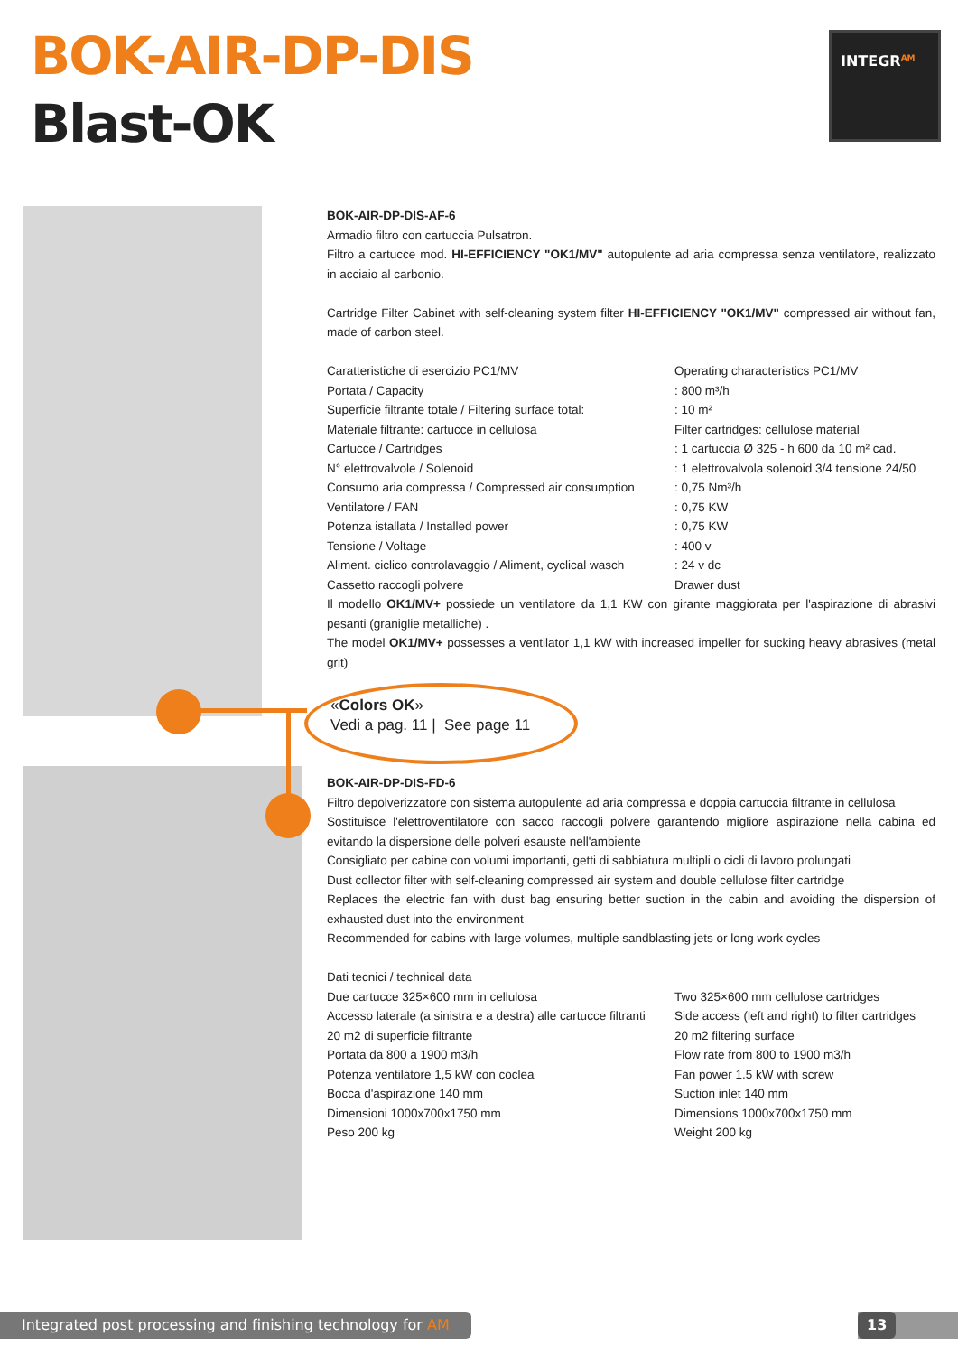BOK-AIR-DP-DIS
Blast-OK
INTEGR<sup>AM</sup>
BOK-AIR-DP-DIS-AF-6
Armadio filtro con cartuccia Pulsatron.
Filtro a cartucce mod. HI-EFFICIENCY "OK1/MV" autopulente ad aria compressa senza ventilatore, realizzato in acciaio al carbonio.
Cartridge Filter Cabinet with self-cleaning system filter HI-EFFICIENCY "OK1/MV" compressed air without fan, made of carbon steel.
| Caratteristiche di esercizio PC1/MV | Operating characteristics PC1/MV |
| Portata / Capacity | : 800 m³/h |
| Superficie filtrante totale / Filtering surface total: | : 10 m² |
| Materiale filtrante: cartucce in cellulosa | Filter cartridges: cellulose material |
| Cartucce / Cartridges | : 1 cartuccia Ø 325 - h 600 da 10 m² cad. |
| N° elettrovalvole / Solenoid | : 1 elettrovalvola solenoid 3/4 tensione 24/50 |
| Consumo aria compressa / Compressed air consumption | : 0,75 Nm³/h |
| Ventilatore / FAN | : 0,75 KW |
| Potenza istallata / Installed power | : 0,75 KW |
| Tensione / Voltage | : 400 v |
| Aliment. ciclico controlavaggio / Aliment, cyclical wasch | : 24 v dc |
| Cassetto raccogli polvere | Drawer dust |
Il modello OK1/MV+ possiede un ventilatore da 1,1 KW con girante maggiorata per l'aspirazione di abrasivi pesanti (graniglie metalliche) .
The model OK1/MV+ possesses a ventilator 1,1 kW with increased impeller for sucking heavy abrasives (metal grit)
«Colors OK»
Vedi a pag. 11 | See page 11
BOK-AIR-DP-DIS-FD-6
Filtro depolverizzatore con sistema autopulente ad aria compressa e doppia cartuccia filtrante in cellulosa
Sostituisce l'elettroventilatore con sacco raccogli polvere garantendo migliore aspirazione nella cabina ed evitando la dispersione delle polveri esauste nell'ambiente
Consigliato per cabine con volumi importanti, getti di sabbiatura multipli o cicli di lavoro prolungati
Dust collector filter with self-cleaning compressed air system and double cellulose filter cartridge
Replaces the electric fan with dust bag ensuring better suction in the cabin and avoiding the dispersion of exhausted dust into the environment
Recommended for cabins with large volumes, multiple sandblasting jets or long work cycles
Dati tecnici / technical data
| Due cartucce 325×600 mm in cellulosa | Two 325×600 mm cellulose cartridges |
| Accesso laterale (a sinistra e a destra) alle cartucce filtranti | Side access (left and right) to filter cartridges |
| 20 m2 di superficie filtrante | 20 m2 filtering surface |
| Portata da 800 a 1900 m3/h | Flow rate from 800 to 1900 m3/h |
| Potenza ventilatore 1,5 kW con coclea | Fan power 1.5 kW with screw |
| Bocca d'aspirazione 140 mm | Suction inlet 140 mm |
| Dimensioni 1000x700x1750 mm | Dimensions 1000x700x1750 mm |
| Peso 200 kg | Weight 200 kg |
Integrated post processing and finishing technology for AM
13